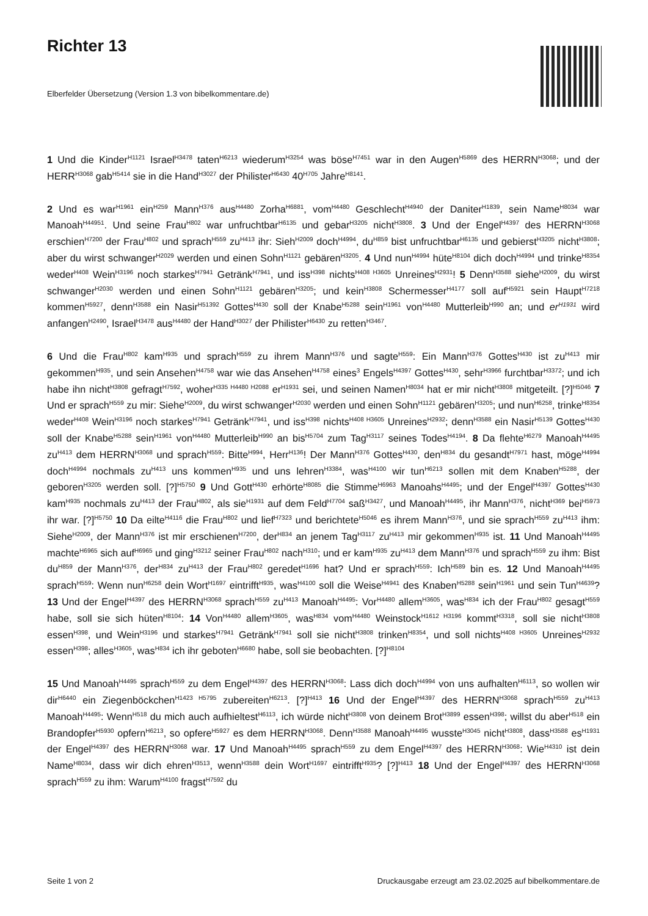Richter 13
Elberfelder Übersetzung (Version 1.3 von bibelkommentare.de)
1 Und die Kinder<sup>H1121</sup> Israel<sup>H3478</sup> taten<sup>H6213</sup> wiederum<sup>H3254</sup> was böse<sup>H7451</sup> war in den Augen<sup>H5869</sup> des HERRN<sup>H3068</sup>; und der HERR<sup>H3068</sup> gab<sup>H5414</sup> sie in die Hand<sup>H3027</sup> der Philister<sup>H6430</sup> 40<sup>H705</sup> Jahre<sup>H8141</sup>.
2 Und es war<sup>H1961</sup> ein<sup>H259</sup> Mann<sup>H376</sup> aus<sup>H4480</sup> Zorha<sup>H6881</sup>, vom<sup>H4480</sup> Geschlecht<sup>H4940</sup> der Daniter<sup>H1839</sup>, sein Name<sup>H8034</sup> war Manoah<sup>H44951</sup>. Und seine Frau<sup>H802</sup> war unfruchtbar<sup>H6135</sup> und gebar<sup>H3205</sup> nicht<sup>H3808</sup>. 3 Und der Engel<sup>H4397</sup> des HERRN<sup>H3068</sup> erschien<sup>H7200</sup> der Frau<sup>H802</sup> und sprach<sup>H559</sup> zu<sup>H413</sup> ihr: Sieh<sup>H2009</sup> doch<sup>H4994</sup>, du<sup>H859</sup> bist unfruchtbar<sup>H6135</sup> und gebierst<sup>H3205</sup> nicht<sup>H3808</sup>; aber du wirst schwanger<sup>H2029</sup> werden und einen Sohn<sup>H1121</sup> gebären<sup>H3205</sup>. 4 Und nun<sup>H4994</sup> hüte<sup>H8104</sup> dich doch<sup>H4994</sup> und trinke<sup>H8354</sup> weder<sup>H408</sup> Wein<sup>H3196</sup> noch starkes<sup>H7941</sup> Getränk<sup>H7941</sup>, und iss<sup>H398</sup> nichts<sup>H408 H3605</sup> Unreines<sup>H2931</sup>! 5 Denn<sup>H3588</sup> siehe<sup>H2009</sup>, du wirst schwanger<sup>H2030</sup> werden und einen Sohn<sup>H1121</sup> gebären<sup>H3205</sup>; und kein<sup>H3808</sup> Schermesser<sup>H4177</sup> soll auf<sup>H5921</sup> sein Haupt<sup>H7218</sup> kommen<sup>H5927</sup>, denn<sup>H3588</sup> ein Nasir<sup>H51392</sup> Gottes<sup>H430</sup> soll der Knabe<sup>H5288</sup> sein<sup>H1961</sup> von<sup>H4480</sup> Mutterleib<sup>H990</sup> an; und er<sup>H1931</sup> wird anfangen<sup>H2490</sup>, Israel<sup>H3478</sup> aus<sup>H4480</sup> der Hand<sup>H3027</sup> der Philister<sup>H6430</sup> zu retten<sup>H3467</sup>.
6 Und die Frau<sup>H802</sup> kam<sup>H935</sup> und sprach<sup>H559</sup> zu ihrem Mann<sup>H376</sup> und sagte<sup>H559</sup>: Ein Mann<sup>H376</sup> Gottes<sup>H430</sup> ist zu<sup>H413</sup> mir gekommen<sup>H935</sup>, und sein Ansehen<sup>H4758</sup> war wie das Ansehen<sup>H4758</sup> eines<sup>3</sup> Engels<sup>H4397</sup> Gottes<sup>H430</sup>, sehr<sup>H3966</sup> furchtbar<sup>H3372</sup>; und ich habe ihn nicht<sup>H3808</sup> gefragt<sup>H7592</sup>, woher<sup>H335 H4480 H2088</sup> er<sup>H1931</sup> sei, und seinen Namen<sup>H8034</sup> hat er mir nicht<sup>H3808</sup> mitgeteilt. [?]<sup>H5046</sup> 7 Und er sprach<sup>H559</sup> zu mir: Siehe<sup>H2009</sup>, du wirst schwanger<sup>H2030</sup> werden und einen Sohn<sup>H1121</sup> gebären<sup>H3205</sup>; und nun<sup>H6258</sup>, trinke<sup>H8354</sup> weder<sup>H408</sup> Wein<sup>H3196</sup> noch starkes<sup>H7941</sup> Getränk<sup>H7941</sup>, und iss<sup>H398</sup> nichts<sup>H408 H3605</sup> Unreines<sup>H2932</sup>; denn<sup>H3588</sup> ein Nasir<sup>H5139</sup> Gottes<sup>H430</sup> soll der Knabe<sup>H5288</sup> sein<sup>H1961</sup> von<sup>H4480</sup> Mutterleib<sup>H990</sup> an bis<sup>H5704</sup> zum Tag<sup>H3117</sup> seines Todes<sup>H4194</sup>. 8 Da flehte<sup>H6279</sup> Manoah<sup>H4495</sup> zu<sup>H413</sup> dem HERRN<sup>H3068</sup> und sprach<sup>H559</sup>: Bitte<sup>H994</sup>, Herr<sup>H136</sup>! Der Mann<sup>H376</sup> Gottes<sup>H430</sup>, den<sup>H834</sup> du gesandt<sup>H7971</sup> hast, möge<sup>H4994</sup> doch<sup>H4994</sup> nochmals zu<sup>H413</sup> uns kommen<sup>H935</sup> und uns lehren<sup>H3384</sup>, was<sup>H4100</sup> wir tun<sup>H6213</sup> sollen mit dem Knaben<sup>H5288</sup>, der geboren<sup>H3205</sup> werden soll. [?]<sup>H5750</sup> 9 Und Gott<sup>H430</sup> erhörte<sup>H8085</sup> die Stimme<sup>H6963</sup> Manoahs<sup>H4495</sup>; und der Engel<sup>H4397</sup> Gottes<sup>H430</sup> kam<sup>H935</sup> nochmals zu<sup>H413</sup> der Frau<sup>H802</sup>, als sie<sup>H1931</sup> auf dem Feld<sup>H7704</sup> saß<sup>H3427</sup>, und Manoah<sup>H4495</sup>, ihr Mann<sup>H376</sup>, nicht<sup>H369</sup> bei<sup>H5973</sup> ihr war. [?]<sup>H5750</sup> 10 Da eilte<sup>H4116</sup> die Frau<sup>H802</sup> und lief<sup>H7323</sup> und berichtete<sup>H5046</sup> es ihrem Mann<sup>H376</sup>, und sie sprach<sup>H559</sup> zu<sup>H413</sup> ihm: Siehe<sup>H2009</sup>, der Mann<sup>H376</sup> ist mir erschienen<sup>H7200</sup>, der<sup>H834</sup> an jenem Tag<sup>H3117</sup> zu<sup>H413</sup> mir gekommen<sup>H935</sup> ist. 11 Und Manoah<sup>H4495</sup> machte<sup>H6965</sup> sich auf<sup>H6965</sup> und ging<sup>H3212</sup> seiner Frau<sup>H802</sup> nach<sup>H310</sup>; und er kam<sup>H935</sup> zu<sup>H413</sup> dem Mann<sup>H376</sup> und sprach<sup>H559</sup> zu ihm: Bist du<sup>H859</sup> der Mann<sup>H376</sup>, der<sup>H834</sup> zu<sup>H413</sup> der Frau<sup>H802</sup> geredet<sup>H1696</sup> hat? Und er sprach<sup>H559</sup>: Ich<sup>H589</sup> bin es. 12 Und Manoah<sup>H4495</sup> sprach<sup>H559</sup>: Wenn nun<sup>H6258</sup> dein Wort<sup>H1697</sup> eintrifft<sup>H935</sup>, was<sup>H4100</sup> soll die Weise<sup>H4941</sup> des Knaben<sup>H5288</sup> sein<sup>H1961</sup> und sein Tun<sup>H4639</sup>? 13 Und der Engel<sup>H4397</sup> des HERRN<sup>H3068</sup> sprach<sup>H559</sup> zu<sup>H413</sup> Manoah<sup>H4495</sup>: Vor<sup>H4480</sup> allem<sup>H3605</sup>, was<sup>H834</sup> ich der Frau<sup>H802</sup> gesagt<sup>H559</sup> habe, soll sie sich hüten<sup>H8104</sup>: 14 Von<sup>H4480</sup> allem<sup>H3605</sup>, was<sup>H834</sup> vom<sup>H4480</sup> Weinstock<sup>H1612 H3196</sup> kommt<sup>H3318</sup>, soll sie nicht<sup>H3808</sup> essen<sup>H398</sup>, und Wein<sup>H3196</sup> und starkes<sup>H7941</sup> Getränk<sup>H7941</sup> soll sie nicht<sup>H3808</sup> trinken<sup>H8354</sup>, und soll nichts<sup>H408 H3605</sup> Unreines<sup>H2932</sup> essen<sup>H398</sup>; alles<sup>H3605</sup>, was<sup>H834</sup> ich ihr geboten<sup>H6680</sup> habe, soll sie beobachten. [?]<sup>H8104</sup>
15 Und Manoah<sup>H4495</sup> sprach<sup>H559</sup> zu dem Engel<sup>H4397</sup> des HERRN<sup>H3068</sup>: Lass dich doch<sup>H4994</sup> von uns aufhalten<sup>H6113</sup>, so wollen wir dir<sup>H6440</sup> ein Ziegenböckchen<sup>H1423 H5795</sup> zubereiten<sup>H6213</sup>. [?]<sup>H413</sup> 16 Und der Engel<sup>H4397</sup> des HERRN<sup>H3068</sup> sprach<sup>H559</sup> zu<sup>H413</sup> Manoah<sup>H4495</sup>: Wenn<sup>H518</sup> du mich auch aufhieltest<sup>H6113</sup>, ich würde nicht<sup>H3808</sup> von deinem Brot<sup>H3899</sup> essen<sup>H398</sup>; willst du aber<sup>H518</sup> ein Brandopfer<sup>H5930</sup> opfern<sup>H6213</sup>, so opfere<sup>H5927</sup> es dem HERRN<sup>H3068</sup>. Denn<sup>H3588</sup> Manoah<sup>H4495</sup> wusste<sup>H3045</sup> nicht<sup>H3808</sup>, dass<sup>H3588</sup> es<sup>H1931</sup> der Engel<sup>H4397</sup> des HERRN<sup>H3068</sup> war. 17 Und Manoah<sup>H4495</sup> sprach<sup>H559</sup> zu dem Engel<sup>H4397</sup> des HERRN<sup>H3068</sup>: Wie<sup>H4310</sup> ist dein Name<sup>H8034</sup>, dass wir dich ehren<sup>H3513</sup>, wenn<sup>H3588</sup> dein Wort<sup>H1697</sup> eintrifft<sup>H935</sup>? [?]<sup>H413</sup> 18 Und der Engel<sup>H4397</sup> des HERRN<sup>H3068</sup> sprach<sup>H559</sup> zu ihm: Warum<sup>H4100</sup> fragst<sup>H7592</sup> du
Seite 1 von 2 Druckausgabe erzeugt am 23.02.2025 auf bibelkommentare.de